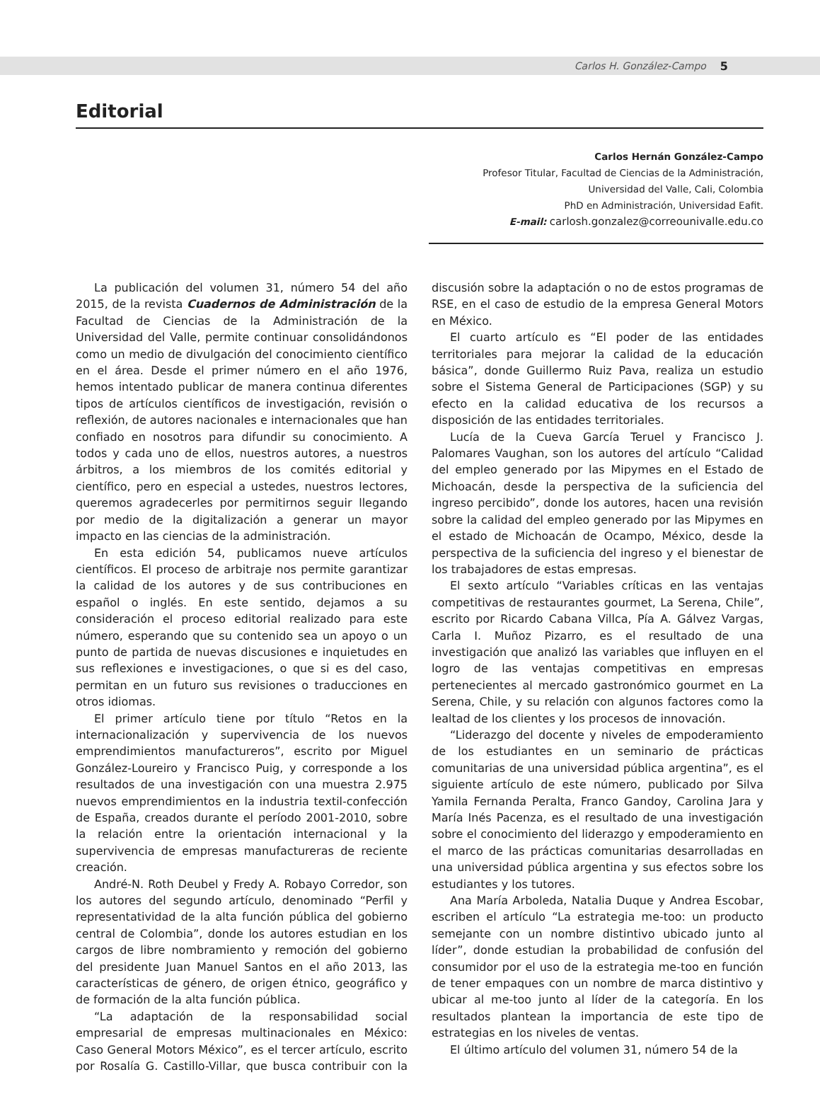Carlos H. González-Campo 5
Editorial
Carlos Hernán González-Campo
Profesor Titular, Facultad de Ciencias de la Administración,
Universidad del Valle, Cali, Colombia
PhD en Administración, Universidad Eafit.
E-mail: carlosh.gonzalez@correounivalle.edu.co
La publicación del volumen 31, número 54 del año 2015, de la revista Cuadernos de Administración de la Facultad de Ciencias de la Administración de la Universidad del Valle, permite continuar consolidándonos como un medio de divulgación del conocimiento científico en el área. Desde el primer número en el año 1976, hemos intentado publicar de manera continua diferentes tipos de artículos científicos de investigación, revisión o reflexión, de autores nacionales e internacionales que han confiado en nosotros para difundir su conocimiento. A todos y cada uno de ellos, nuestros autores, a nuestros árbitros, a los miembros de los comités editorial y científico, pero en especial a ustedes, nuestros lectores, queremos agradecerles por permitirnos seguir llegando por medio de la digitalización a generar un mayor impacto en las ciencias de la administración.
En esta edición 54, publicamos nueve artículos científicos. El proceso de arbitraje nos permite garantizar la calidad de los autores y de sus contribuciones en español o inglés. En este sentido, dejamos a su consideración el proceso editorial realizado para este número, esperando que su contenido sea un apoyo o un punto de partida de nuevas discusiones e inquietudes en sus reflexiones e investigaciones, o que si es del caso, permitan en un futuro sus revisiones o traducciones en otros idiomas.
El primer artículo tiene por título “Retos en la internacionalización y supervivencia de los nuevos emprendimientos manufactureros”, escrito por Miguel González-Loureiro y Francisco Puig, y corresponde a los resultados de una investigación con una muestra 2.975 nuevos emprendimientos en la industria textil-confección de España, creados durante el período 2001-2010, sobre la relación entre la orientación internacional y la supervivencia de empresas manufactureras de reciente creación.
André-N. Roth Deubel y Fredy A. Robayo Corredor, son los autores del segundo artículo, denominado “Perfil y representatividad de la alta función pública del gobierno central de Colombia”, donde los autores estudian en los cargos de libre nombramiento y remoción del gobierno del presidente Juan Manuel Santos en el año 2013, las características de género, de origen étnico, geográfico y de formación de la alta función pública.
“La adaptación de la responsabilidad social empresarial de empresas multinacionales en México: Caso General Motors México”, es el tercer artículo, escrito por Rosalía G. Castillo-Villar, que busca contribuir con la discusión sobre la adaptación o no de estos programas de RSE, en el caso de estudio de la empresa General Motors en México.
El cuarto artículo es “El poder de las entidades territoriales para mejorar la calidad de la educación básica”, donde Guillermo Ruiz Pava, realiza un estudio sobre el Sistema General de Participaciones (SGP) y su efecto en la calidad educativa de los recursos a disposición de las entidades territoriales.
Lucía de la Cueva García Teruel y Francisco J. Palomares Vaughan, son los autores del artículo “Calidad del empleo generado por las Mipymes en el Estado de Michoacán, desde la perspectiva de la suficiencia del ingreso percibido”, donde los autores, hacen una revisión sobre la calidad del empleo generado por las Mipymes en el estado de Michoacán de Ocampo, México, desde la perspectiva de la suficiencia del ingreso y el bienestar de los trabajadores de estas empresas.
El sexto artículo “Variables críticas en las ventajas competitivas de restaurantes gourmet, La Serena, Chile”, escrito por Ricardo Cabana Villca, Pía A. Gálvez Vargas, Carla I. Muñoz Pizarro, es el resultado de una investigación que analizó las variables que influyen en el logro de las ventajas competitivas en empresas pertenecientes al mercado gastronómico gourmet en La Serena, Chile, y su relación con algunos factores como la lealtad de los clientes y los procesos de innovación.
“Liderazgo del docente y niveles de empoderamiento de los estudiantes en un seminario de prácticas comunitarias de una universidad pública argentina”, es el siguiente artículo de este número, publicado por Silva Yamila Fernanda Peralta, Franco Gandoy, Carolina Jara y María Inés Pacenza, es el resultado de una investigación sobre el conocimiento del liderazgo y empoderamiento en el marco de las prácticas comunitarias desarrolladas en una universidad pública argentina y sus efectos sobre los estudiantes y los tutores.
Ana María Arboleda, Natalia Duque y Andrea Escobar, escriben el artículo “La estrategia me-too: un producto semejante con un nombre distintivo ubicado junto al líder”, donde estudian la probabilidad de confusión del consumidor por el uso de la estrategia me-too en función de tener empaques con un nombre de marca distintivo y ubicar al me-too junto al líder de la categoría. En los resultados plantean la importancia de este tipo de estrategias en los niveles de ventas.
El último artículo del volumen 31, número 54 de la